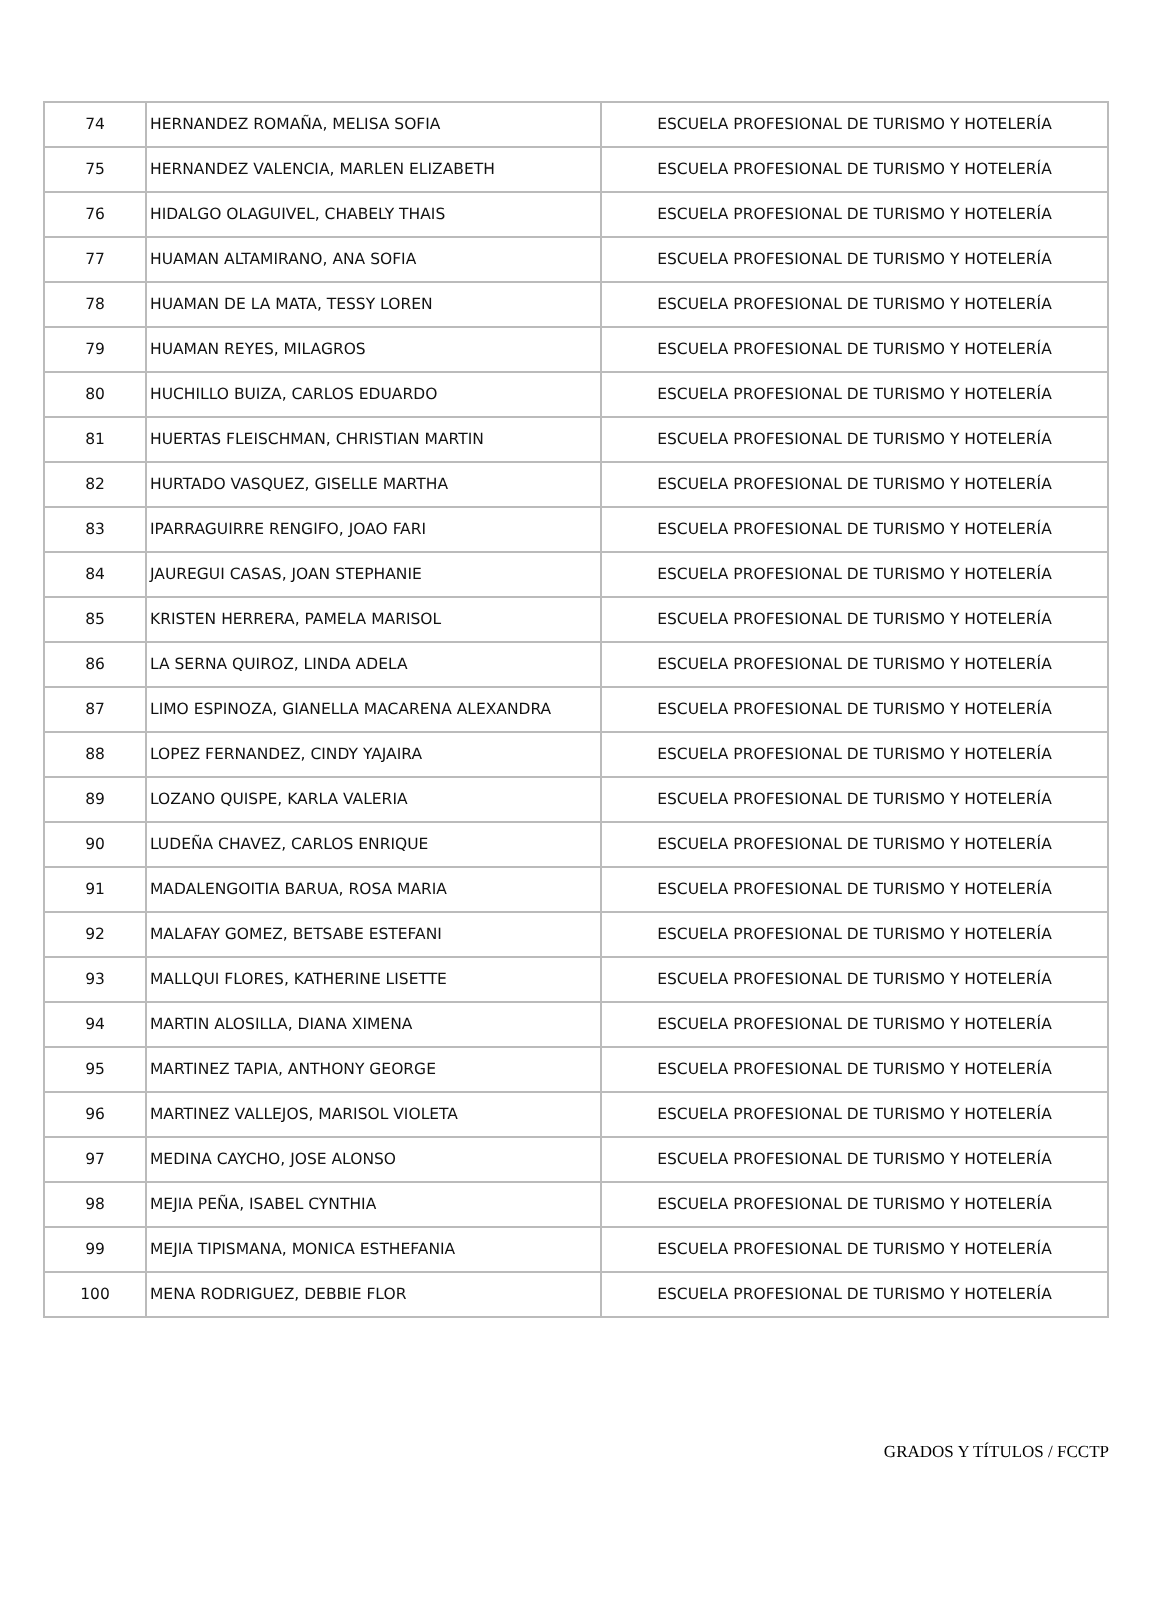| 74 | HERNANDEZ ROMAÑA, MELISA SOFIA | ESCUELA PROFESIONAL DE TURISMO Y HOTELERÍA |
| 75 | HERNANDEZ VALENCIA, MARLEN ELIZABETH | ESCUELA PROFESIONAL DE TURISMO Y HOTELERÍA |
| 76 | HIDALGO OLAGUIVEL, CHABELY THAIS | ESCUELA PROFESIONAL DE TURISMO Y HOTELERÍA |
| 77 | HUAMAN ALTAMIRANO, ANA SOFIA | ESCUELA PROFESIONAL DE TURISMO Y HOTELERÍA |
| 78 | HUAMAN DE LA MATA, TESSY LOREN | ESCUELA PROFESIONAL DE TURISMO Y HOTELERÍA |
| 79 | HUAMAN REYES, MILAGROS | ESCUELA PROFESIONAL DE TURISMO Y HOTELERÍA |
| 80 | HUCHILLO BUIZA, CARLOS EDUARDO | ESCUELA PROFESIONAL DE TURISMO Y HOTELERÍA |
| 81 | HUERTAS FLEISCHMAN, CHRISTIAN MARTIN | ESCUELA PROFESIONAL DE TURISMO Y HOTELERÍA |
| 82 | HURTADO VASQUEZ, GISELLE MARTHA | ESCUELA PROFESIONAL DE TURISMO Y HOTELERÍA |
| 83 | IPARRAGUIRRE RENGIFO, JOAO FARI | ESCUELA PROFESIONAL DE TURISMO Y HOTELERÍA |
| 84 | JAUREGUI CASAS, JOAN STEPHANIE | ESCUELA PROFESIONAL DE TURISMO Y HOTELERÍA |
| 85 | KRISTEN HERRERA, PAMELA MARISOL | ESCUELA PROFESIONAL DE TURISMO Y HOTELERÍA |
| 86 | LA SERNA QUIROZ, LINDA ADELA | ESCUELA PROFESIONAL DE TURISMO Y HOTELERÍA |
| 87 | LIMO ESPINOZA, GIANELLA MACARENA ALEXANDRA | ESCUELA PROFESIONAL DE TURISMO Y HOTELERÍA |
| 88 | LOPEZ FERNANDEZ, CINDY YAJAIRA | ESCUELA PROFESIONAL DE TURISMO Y HOTELERÍA |
| 89 | LOZANO QUISPE, KARLA VALERIA | ESCUELA PROFESIONAL DE TURISMO Y HOTELERÍA |
| 90 | LUDEÑA CHAVEZ, CARLOS ENRIQUE | ESCUELA PROFESIONAL DE TURISMO Y HOTELERÍA |
| 91 | MADALENGOITIA BARUA, ROSA MARIA | ESCUELA PROFESIONAL DE TURISMO Y HOTELERÍA |
| 92 | MALAFAY GOMEZ, BETSABE ESTEFANI | ESCUELA PROFESIONAL DE TURISMO Y HOTELERÍA |
| 93 | MALLQUI FLORES, KATHERINE LISETTE | ESCUELA PROFESIONAL DE TURISMO Y HOTELERÍA |
| 94 | MARTIN ALOSILLA, DIANA XIMENA | ESCUELA PROFESIONAL DE TURISMO Y HOTELERÍA |
| 95 | MARTINEZ TAPIA, ANTHONY GEORGE | ESCUELA PROFESIONAL DE TURISMO Y HOTELERÍA |
| 96 | MARTINEZ VALLEJOS, MARISOL VIOLETA | ESCUELA PROFESIONAL DE TURISMO Y HOTELERÍA |
| 97 | MEDINA CAYCHO, JOSE ALONSO | ESCUELA PROFESIONAL DE TURISMO Y HOTELERÍA |
| 98 | MEJIA PEÑA, ISABEL CYNTHIA | ESCUELA PROFESIONAL DE TURISMO Y HOTELERÍA |
| 99 | MEJIA TIPISMANA, MONICA ESTHEFANIA | ESCUELA PROFESIONAL DE TURISMO Y HOTELERÍA |
| 100 | MENA RODRIGUEZ, DEBBIE FLOR | ESCUELA PROFESIONAL DE TURISMO Y HOTELERÍA |
GRADOS Y TÍTULOS / FCCTP